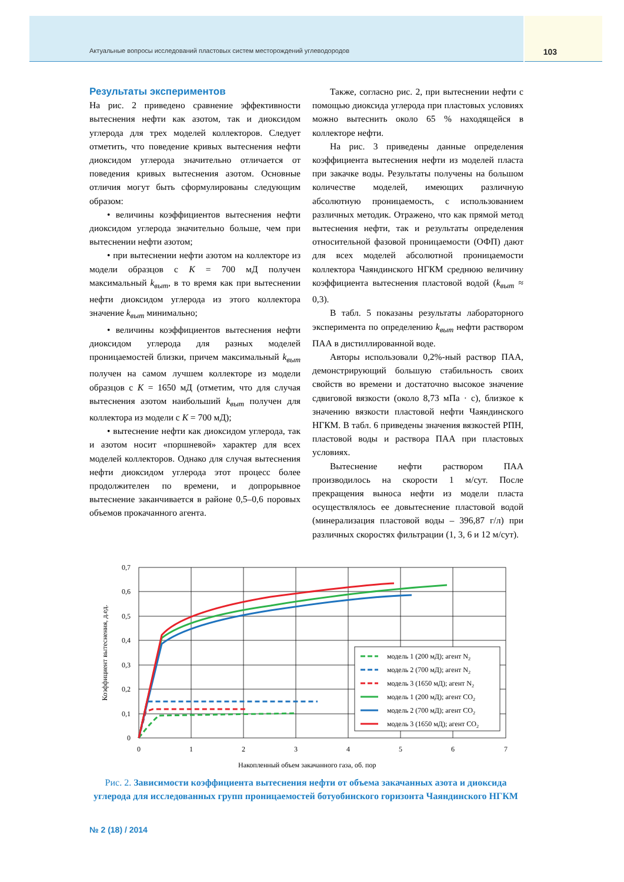Актуальные вопросы исследований пластовых систем месторождений углеводородов 103
Результаты экспериментов
На рис. 2 приведено сравнение эффективности вытеснения нефти как азотом, так и диоксидом углерода для трех моделей коллекторов. Следует отметить, что поведение кривых вытеснения нефти диоксидом углерода значительно отличается от поведения кривых вытеснения азотом. Основные отличия могут быть сформулированы следующим образом:
• величины коэффициентов вытеснения нефти диоксидом углерода значительно больше, чем при вытеснении нефти азотом;
• при вытеснении нефти азотом на коллекторе из модели образцов с K = 700 мД получен максимальный k<sub>выт</sub>, в то время как при вытеснении нефти диоксидом углерода из этого коллектора значение k<sub>выт</sub> минимально;
• величины коэффициентов вытеснения нефти диоксидом углерода для разных моделей проницаемостей близки, причем максимальный k<sub>выт</sub> получен на самом лучшем коллекторе из модели образцов с K = 1650 мД (отметим, что для случая вытеснения азотом наибольший k<sub>выт</sub> получен для коллектора из модели с K = 700 мД);
• вытеснение нефти как диоксидом углерода, так и азотом носит «поршневой» характер для всех моделей коллекторов. Однако для случая вытеснения нефти диоксидом углерода этот процесс более продолжителен по времени, и допрорывное вытеснение заканчивается в районе 0,5–0,6 поровых объемов прокачанного агента.
Также, согласно рис. 2, при вытеснении нефти с помощью диоксида углерода при пластовых условиях можно вытеснить около 65 % находящейся в коллекторе нефти.
На рис. 3 приведены данные определения коэффициента вытеснения нефти из моделей пласта при закачке воды. Результаты получены на большом количестве моделей, имеющих различную абсолютную проницаемость, с использованием различных методик. Отражено, что как прямой метод вытеснения нефти, так и результаты определения относительной фазовой проницаемости (ОФП) дают для всех моделей абсолютной проницаемости коллектора Чаяндинского НГКМ среднюю величину коэффициента вытеснения пластовой водой (k<sub>выт</sub> ≈ 0,3).
В табл. 5 показаны результаты лабораторного эксперимента по определению k<sub>выт</sub> нефти раствором ПАА в дистиллированной воде.
Авторы использовали 0,2%-ный раствор ПАА, демонстрирующий большую стабильность своих свойств во времени и достаточно высокое значение сдвиговой вязкости (около 8,73 мПа · с), близкое к значению вязкости пластовой нефти Чаяндинского НГКМ. В табл. 6 приведены значения вязкостей РПН, пластовой воды и раствора ПАА при пластовых условиях.
Вытеснение нефти раствором ПАА производилось на скорости 1 м/сут. После прекращения выноса нефти из модели пласта осуществлялось ее довытеснение пластовой водой (минерализация пластовой воды – 396,87 г/л) при различных скоростях фильтрации (1, 3, 6 и 12 м/сут).
0,7
0,6
0,5
0,4
0,3
0,2
0,1
0
0
1
2
3
4
5
6
7
Коэффициент вытеснения, д.ед.
модель 1 (200 мД); агент N2
модель 2 (700 мД); агент N2
модель 3 (1650 мД); агент N2
модель 1 (200 мД); агент CO2
модель 2 (700 мД); агент CO2
модель 3 (1650 мД); агент CO2
Накопленный объем закачанного газа, об. пор
Рис. 2. Зависимости коэффициента вытеснения нефти от объема закачанных азота и диоксида углерода для исследованных групп проницаемостей ботуобинского горизонта Чаяндинского НГКМ
№ 2 (18) / 2014